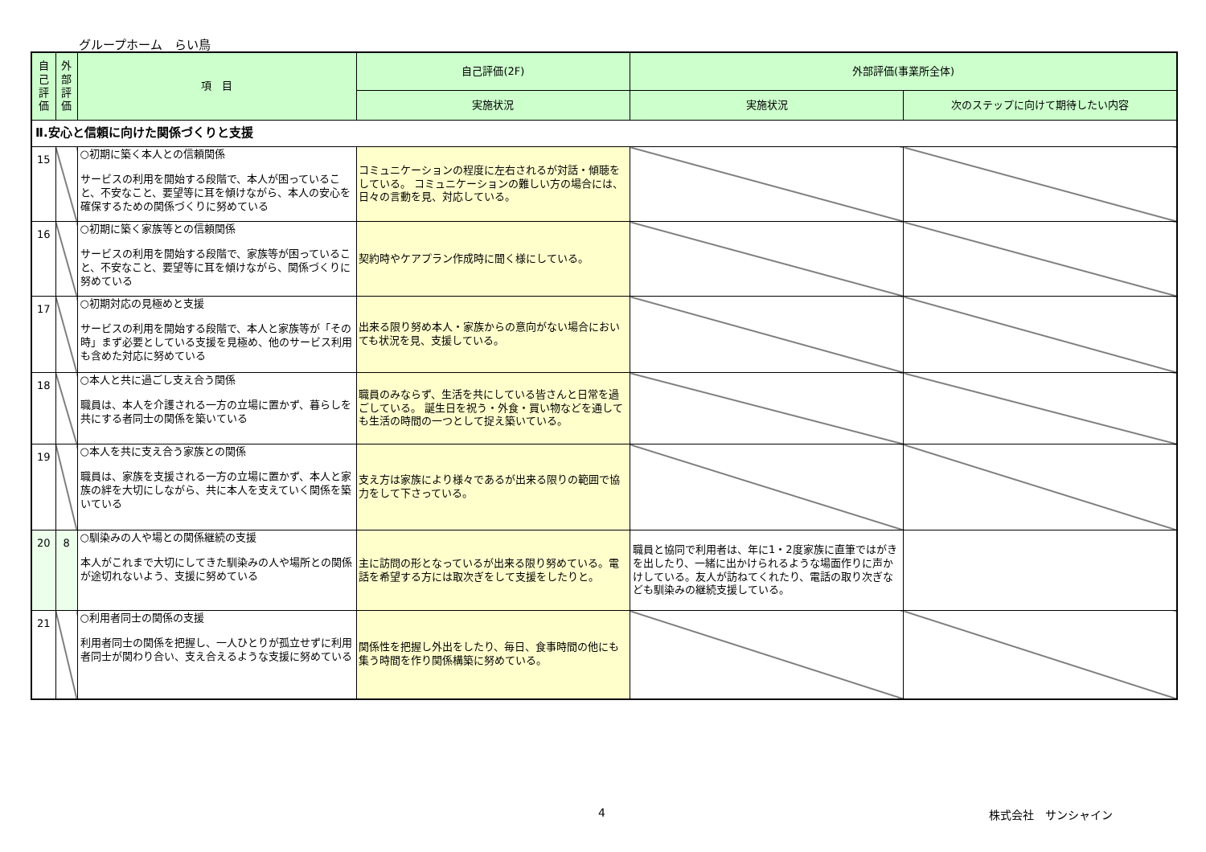グループホーム　らい鳥
| 自己評価 | 外部評価 | 項 目 | 自己評価(2F) | 外部評価(事業所全体) | |
| --- | --- | --- | --- | --- | --- |
| | | | 実施状況 | 実施状況 | 次のステップに向けて期待したい内容 |
| Ⅱ.安心と信頼に向けた関係づくりと支援 | | | | | |
| 15 | | ○初期に築く本人との信頼関係 サービスの利用を開始する段階で、本人が困っていること、不安なこと、要望等に耳を傾けながら、本人の安心を確保するための関係づくりに努めている | コミュニケーションの程度に左右されるが対話・傾聴をしている。 コミュニケーションの難しい方の場合には、日々の言動を見、対応している。 | | |
| 16 | | ○初期に築く家族等との信頼関係 サービスの利用を開始する段階で、家族等が困っていること、不安なこと、要望等に耳を傾けながら、関係づくりに努めている | 契約時やケアプラン作成時に聞く様にしている。 | | |
| 17 | | ○初期対応の見極めと支援 サービスの利用を開始する段階で、本人と家族等が「その時」まず必要としている支援を見極め、他のサービス利用も含めた対応に努めている | 出来る限り努め本人・家族からの意向がない場合においても状況を見、支援している。 | | |
| 18 | | ○本人と共に過ごし支え合う関係 職員は、本人を介護される一方の立場に置かず、暮らしを共にする者同士の関係を築いている | 職員のみならず、生活を共にしている皆さんと日常を過ごしている。 誕生日を祝う・外食・買い物などを通しても生活の時間の一つとして捉え築いている。 | | |
| 19 | | ○本人を共に支え合う家族との関係 職員は、家族を支援される一方の立場に置かず、本人と家族の絆を大切にしながら、共に本人を支えていく関係を築いている | 支え方は家族により様々であるが出来る限りの範囲で協力をして下さっている。 | | |
| 20 | 8 | ○馴染みの人や場との関係継続の支援 本人がこれまで大切にしてきた馴染みの人や場所との関係が途切れないよう、支援に努めている | 主に訪問の形となっているが出来る限り努めている。電話を希望する方には取次ぎをして支援をしたりと。 | 職員と協同で利用者は、年に1・2度家族に直筆ではがきを出したり、一緒に出かけられるような場面作りに声かけしている。友人が訪ねてくれたり、電話の取り次ぎなども馴染みの継続支援している。 | |
| 21 | | ○利用者同士の関係の支援 利用者同士の関係を把握し、一人ひとりが孤立せずに利用者同士が関わり合い、支え合えるような支援に努めている | 関係性を把握し外出をしたり、毎日、食事時間の他にも集う時間を作り関係構築に努めている。 | | |
4 株式会社　サンシャイン